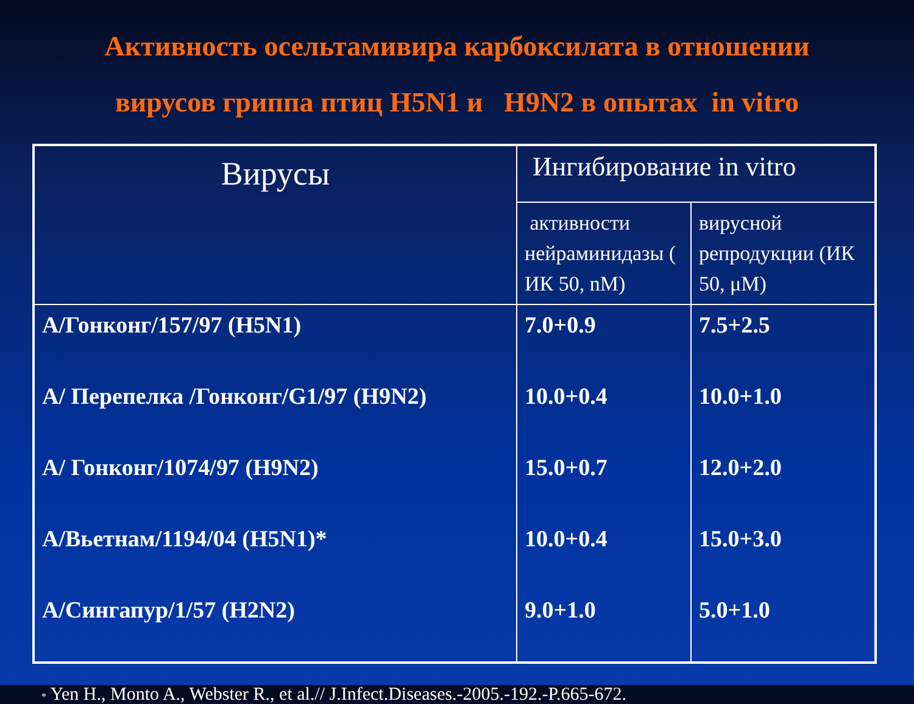Активность осельтамивира карбоксилата в отношении
вирусов гриппа птиц H5N1 и H9N2 в опытах in vitro
| Вирусы | Ингибирование in vitro | |
| --- | --- | --- |
| | активности нейраминидазы ( ИК 50, nM) | вирусной репродукции (ИК 50, μM) |
| А/Гонконг/157/97 (H5N1) | 7.0+0.9 | 7.5+2.5 |
| А/ Перепелка /Гонконг/G1/97 (H9N2) | 10.0+0.4 | 10.0+1.0 |
| А/ Гонконг/1074/97 (H9N2) | 15.0+0.7 | 12.0+2.0 |
| А/Вьетнам/1194/04 (H5N1)* | 10.0+0.4 | 15.0+3.0 |
| А/Сингапур/1/57 (H2N2) | 9.0+1.0 | 5.0+1.0 |
* Yen H., Monto A., Webster R., et al.// J.Infect.Diseases.-2005.-192.-P.665-672.